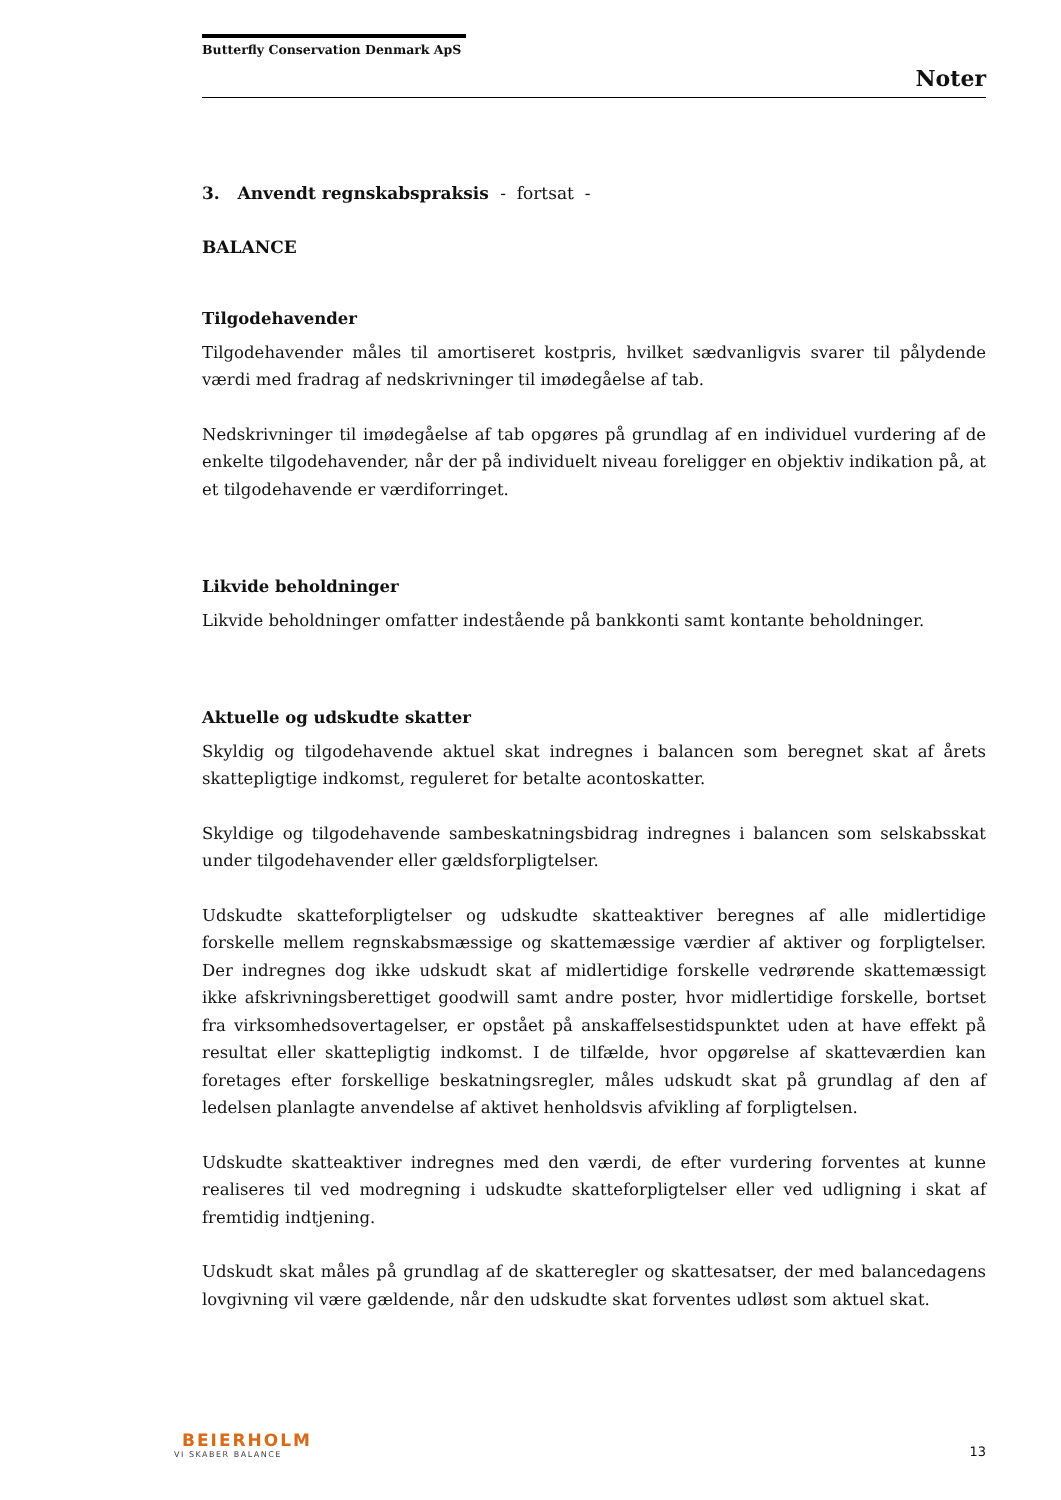Butterfly Conservation Denmark ApS
Noter
3. Anvendt regnskabspraksis - fortsat -
BALANCE
Tilgodehavender
Tilgodehavender måles til amortiseret kostpris, hvilket sædvanligvis svarer til pålydende værdi med fradrag af nedskrivninger til imødegåelse af tab.
Nedskrivninger til imødegåelse af tab opgøres på grundlag af en individuel vurdering af de enkelte tilgodehavender, når der på individuelt niveau foreligger en objektiv indikation på, at et tilgodehavende er værdiforringet.
Likvide beholdninger
Likvide beholdninger omfatter indestående på bankkonti samt kontante beholdninger.
Aktuelle og udskudte skatter
Skyldig og tilgodehavende aktuel skat indregnes i balancen som beregnet skat af årets skattepligtige indkomst, reguleret for betalte acontoskatter.
Skyldige og tilgodehavende sambeskatningsbidrag indregnes i balancen som selskabsskat under tilgodehavender eller gældsforpligtelser.
Udskudte skatteforpligtelser og udskudte skatteaktiver beregnes af alle midlertidige forskelle mellem regnskabsmæssige og skattemæssige værdier af aktiver og forpligtelser. Der indregnes dog ikke udskudt skat af midlertidige forskelle vedrørende skattemæssigt ikke afskrivningsberettiget goodwill samt andre poster, hvor midlertidige forskelle, bortset fra virksomhedsovertagelser, er opstået på anskaffelsestidspunktet uden at have effekt på resultat eller skattepligtig indkomst. I de tilfælde, hvor opgørelse af skatteværdien kan foretages efter forskellige beskatningsregler, måles udskudt skat på grundlag af den af ledelsen planlagte anvendelse af aktivet henholdsvis afvikling af forpligtelsen.
Udskudte skatteaktiver indregnes med den værdi, de efter vurdering forventes at kunne realiseres til ved modregning i udskudte skatteforpligtelser eller ved udligning i skat af fremtidig indtjening.
Udskudt skat måles på grundlag af de skatteregler og skattesatser, der med balancedagens lovgivning vil være gældende, når den udskudte skat forventes udløst som aktuel skat.
BEIERHOLM
VI SKABER BALANCE
13